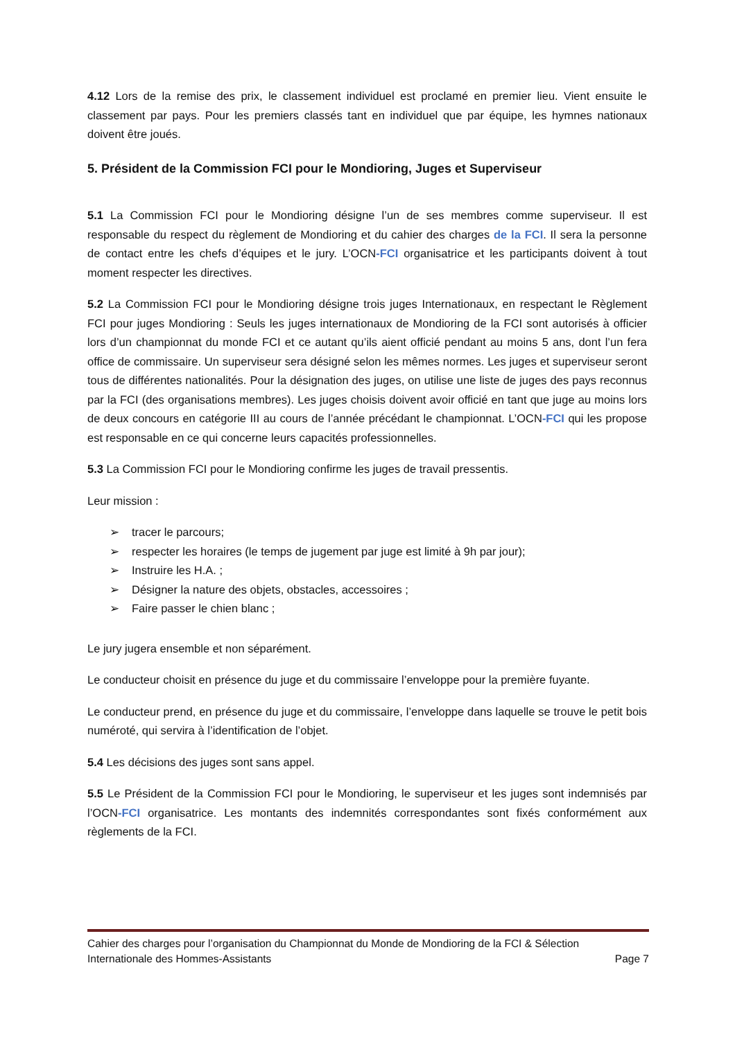4.12 Lors de la remise des prix, le classement individuel est proclamé en premier lieu. Vient ensuite le classement par pays. Pour les premiers classés tant en individuel que par équipe, les hymnes nationaux doivent être joués.
5. Président de la Commission FCI pour le Mondioring, Juges et Superviseur
5.1 La Commission FCI pour le Mondioring désigne l’un de ses membres comme superviseur. Il est responsable du respect du règlement de Mondioring et du cahier des charges de la FCI. Il sera la personne de contact entre les chefs d’équipes et le jury. L’OCN-FCI organisatrice et les participants doivent à tout moment respecter les directives.
5.2 La Commission FCI pour le Mondioring désigne trois juges Internationaux, en respectant le Règlement FCI pour juges Mondioring : Seuls les juges internationaux de Mondioring de la FCI sont autorisés à officier lors d’un championnat du monde FCI et ce autant qu’ils aient officié pendant au moins 5 ans, dont l’un fera office de commissaire. Un superviseur sera désigné selon les mêmes normes. Les juges et superviseur seront tous de différentes nationalités. Pour la désignation des juges, on utilise une liste de juges des pays reconnus par la FCI (des organisations membres). Les juges choisis doivent avoir officié en tant que juge au moins lors de deux concours en catégorie III au cours de l’année précédant le championnat. L’OCN-FCI qui les propose est responsable en ce qui concerne leurs capacités professionnelles.
5.3 La Commission FCI pour le Mondioring confirme les juges de travail pressentis.
Leur mission :
➢ tracer le parcours;
➢ respecter les horaires (le temps de jugement par juge est limité à 9h par jour);
➢ Instruire les H.A. ;
➢ Désigner la nature des objets, obstacles, accessoires ;
➢ Faire passer le chien blanc ;
Le jury jugera ensemble et non séparément.
Le conducteur choisit en présence du juge et du commissaire l’enveloppe pour la première fuyante.
Le conducteur prend, en présence du juge et du commissaire, l’enveloppe dans laquelle se trouve le petit bois numéroté, qui servira à l’identification de l’objet.
5.4 Les décisions des juges sont sans appel.
5.5 Le Président de la Commission FCI pour le Mondioring, le superviseur et les juges sont indemnisés par l’OCN-FCI organisatrice. Les montants des indemnités correspondantes sont fixés conformément aux règlements de la FCI.
Cahier des charges pour l’organisation du Championnat du Monde de Mondioring de la FCI & Sélection
Internationale des Hommes-Assistants Page 7